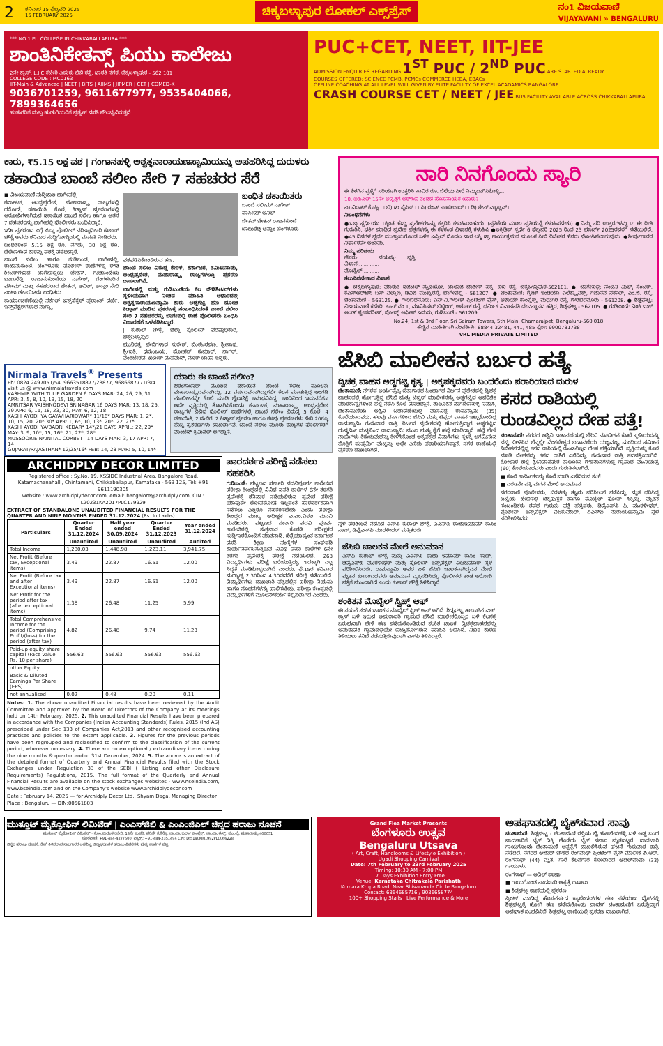2 ಶನಿವಾರ 15 ಫೆಬ್ರವರಿ 2025
15 FEBRUARY 2025 ಚಿಕ್ಕಬಳ್ಳಾಪುರ ಲೋಕಲ್ ಎಕ್ಸ್‌ಪ್ರೆಸ್ ನಂ1 ವಿಜಯವಾಣಿ
VIJAYAVANI » BENGALURU
*** NO.1 PU COLLEGE IN CHIKKABALLAPURA ***
ಶಾಂತಿನಿಕೇತನ್ಸ್ ಪಿಯು ಕಾಲೇಜು
2ನೇ ಕ್ರಾಸ್, L.I.C ಕಚೇರಿ ಎದುರು ಬಿಬಿ ರಸ್ತೆ, ಭಾರತಿ ನಗರ, ಚಿಕ್ಕಬಳ್ಳಾಪುರ - 562 101
COLLEGE CODE : MC0163
IIT-Main & Advanced | NEET | BITS | AIIMS | JIPMER | CET | COMED-K
9036701259, 9611677977, 9535404066, 7899364656
ಹುಡುಗರಿಗೆ ಮತ್ತು ಹುಡುಗಿಯರಿಗೆ ಪ್ರತ್ಯೇಕ ವಸತಿ ಸೌಲಭ್ಯವಿರುತ್ತದೆ.
PUC+CET, NEET, IIT-JEE
ADMISSION ENQUIRIES REGARDING 1<sup>ST</sup> PUC / 2<sup>ND</sup> PUC ARE STARTED ALREADY
COURSES OFFERED: SCIENCE PCMB, PCMCs COMMERCE HEBA, EBACs
OFFLINE COACHING AT ALL LEVEL WILL GIVEN BY ELITE FACULTY OF EXCEL ACADAMICS BANGALORE
CRASH COURSE CET / NEET / JEE BUS FACILITY AVAILABLE ACROSS CHIKKABALLAPURA
ಕಾರು, ₹5.15 ಲಕ್ಷ ವಶ | ಗಂಗಾನಹಳ್ಳಿ ಅಶ್ವತ್ಥನಾರಾಯಣಸ್ವಾಮಿಯನ್ನು ಅಪಹರಿಸಿದ್ದ ದುರುಳರು
ಡಕಾಯಿತ ಬಾಂಬೆ ಸಲೀಂ ಸೇರಿ 7 ಸಹಚರರ ಸೆರೆ
■ ವಿಜಯವಾಣಿ ಸುದ್ದಿಜಾಲ ಬಾಗೇಪಲ್ಲಿ
ಕರ್ನಾಟಕ, ಆಂಧ್ರಪ್ರದೇಶ, ಮಹಾರಾಷ್ಟ್ರ ರಾಜ್ಯಗಳಲ್ಲಿ ದರೋಡೆ, ಡಕಾಯಿತಿ, ಕೊಲೆ, ಕಿಡ್ನಾಪ್ ಪ್ರಕರಣಗಳಲ್ಲಿ ಆರೋಪಿಗಳಾಗಿರುವ ಡಕಾಯಿತ ಬಾಂಬೆ ಸಲೀಂ ಹಾಗೂ ಆತನ 7 ಸಹಚರರನ್ನು ಬಾಗೇಪಲ್ಲಿ ಪೊಲೀಸರು ಬಂಧಿಸಿದ್ದಾರೆ.
ಇಡೀ ಪ್ರಕರಣದ ಬಗ್ಗೆ ಜಿಲ್ಲಾ ಪೊಲೀಸ್ ವರಿಷ್ಠಾಧಿಕಾರಿ ಕುಶಾಲ್ ಚೌಕ್ಸೆ ಅವರು ಶನಿವಾರ ಸುದ್ದಿಗೋಷ್ಠಿಯಲ್ಲಿ ಮಾಹಿತಿ ನೀಡಿದರು.
ಬಂಧಿತರಿಂದ 5.15 ಲಕ್ಷ ರೂ. ನಗದು, 30 ಲಕ್ಷ ರೂ. ಬೆಲೆಬಾಳುವ ಕಾರನ್ನು ವಶಕ್ಕೆ ಪಡೆದಿದ್ದಾರೆ.
ಬಾಂಬೆ ಸಲೀಂ ಹಾಗೂ ಗುಡಿಬಂಡೆ, ಬಾಗೇಪಲ್ಲಿ, ರಾಜಾನುಕುಂಟೆ, ಬೆಂಗಳೂರು ಪೊಲೀಸ್ ಠಾಣೆಗಳಲ್ಲಿ ರೌಡಿ ಶೀಟರ್‌ಗಳಾದ ಬಾಗೇಪಲ್ಲಿಯ ಚೇತನ್, ಗುಡಿಬಂಡೆಯ ಬಾಬುರೆಡ್ಡಿ, ರಾಜಾನುಕುಂಟೆಯ ನಾಗೇಶ್, ಬೆಂಗಳೂರಿನ ವಸೀಮ್ ಮತ್ತು ಸಹಚರರಾದ ಚೇತನ್, ಅನಿಲ್, ಅಸ್ಲಾಂ ಸೇರಿ ಎಂಟು ಡಕಾಯಿತರು ಬಂಧಿತರು.
ಕಾರ್ಯಾಚರಣೆಯಲ್ಲಿ ಸರ್ಕಲ್ ಇನ್ಸ್‌ಪೆಕ್ಟರ್ ಪ್ರಶಾಂತ್ ವರ್ಣಿ, ಇನ್ಸ್‌ಪೆಕ್ಟರ್‌ಗಳಾದ ನಾಗ್ಯಾ,
ವಶಪಡಿಸಿಕೊಂಡಿರುವ ಹಣ.
ಬಾಂಬೆ ಸಲೀಂ ವಿರುದ್ಧ ಕೇರಳ, ಕರ್ನಾಟಕ, ತಮಿಳುನಾಡು, ಆಂಧ್ರಪ್ರದೇಶ, ಮಹಾರಾಷ್ಟ್ರ ರಾಜ್ಯಗಳಲ್ಲೂ ಪ್ರಕರಣ ದಾಖಲಾಗಿವೆ.
ಬಾಗೇಪಲ್ಲಿ ಮತ್ತು ಗುಡಿಬಂಡೆಯ ಕೆಲ ರೌಡಿಶೀಟರ್‌ಗಳು ಸ್ಥಳೀಯವಾಗಿ ನೀಡಿದ ಮಾಹಿತಿ ಆಧಾರದಲ್ಲಿ ಅಶ್ವತ್ಥನಾರಾಯಣಸ್ವಾಮಿ ಕಾರು ಅಡ್ಡಗಟ್ಟಿ ಹಣ ದೋಚಿ ಕಿಡ್ನಾಪ್ ಮಾಡಿದ ಪ್ರಕರಣಕ್ಕೆ ಸಂಬಂಧಿಸಿದಂತೆ ಬಾಂಬೆ ಸಲೀಂ ಸೇರಿ 7 ಸಹಚರರನ್ನು ಬಾಗೇಪಲ್ಲಿ ಠಾಣೆ ಪೊಲೀಸರು ಬಂಧಿಸಿ ವಿಚಾರಣೆಗೆ ಒಳಪಡಿಸಿದ್ದಾರೆ.
| ಕುಶಾಲ್ ಚೌಕ್ಸೆ, ಜಿಲ್ಲಾ ಪೊಲೀಸ್ ವರಿಷ್ಠಾಧಿಕಾರಿ, ಚಿಕ್ಕಬಳ್ಳಾಪುರ
ಮುನಿರತ್ನ, ಪೇದೆಗಳಾದ ಸುರೇಶ್, ವೆಂಕಟರವಣ, ಶ್ರೀನಾಥ, ಶ್ರೀಪತಿ, ಧನುಂಜಯ, ಮೋಹನ್ ಕುಮಾರ್, ನಾಗರ್, ವೆಂಕಟೇಶವ, ಖದೀರ್ ಮಹಮದ್, ನೂರ್ ಬಾಷಾ ಇದ್ದರು.
ಬಂಧಿತ ಡಕಾಯಿತರು
ಬಾಂಬೆ ಸಲೀಮ್ ನಾಗೇಶ್
ವಾಸೀಮ್ ಅನಿಲ್
ಚೇತನ್ ಚೇತನ್ ರಾಜನಕುಂಟೆ
ಬಾಬುರೆಡ್ಡಿ ಅಸ್ಲಾಂ ಬೆಂಗಳೂರು
Nirmala Travels<sup>®</sup> Presents
Ph: 0824 2497051/54, 9663518877/28877, 9686687771/3/4
visit us @ www.nirmalatravels.com
KASHMIR WITH TULIP GARDEN 6 DAYS MAR: 24, 26, 29, 31 APR: 3, 5, 8, 10, 13, 15, 18, 20
AMRITSAR VAISHNODEVI SRINAGAR 16 DAYS MAR: 13, 18, 25, 29 APR: 6, 11, 18, 23, 30, MAY: 6, 12, 18
KASHI AYODHYA GAYA/HARIDWAR* 11/16* DAYS MAR: 1, 2*, 10, 15, 20, 20* 30* APR: 1, 6*, 10, 13*, 20*, 22, 27*
KASHI AYODHYA/BADRI KEDAR* 14*/21 DAYS APRIL: 22, 29* MAY: 3, 9, 10*, 15, 16*, 21, 22*, 28*
MUSSOORIE NAINITAL CORBETT 14 DAYS MAR: 3, 17 APR: 7, 14
GUJARAT/RAJASTHAN* 12/25/16* FEB: 14, 28 MAR: 5, 10, 14*
ಯಾರು ಈ ಬಾಂಬೆ ಸಲೀಂ?
ಔರಂಗಾಬಾದ್ ಮೂಲದ ಡಕಾಯಿತ ಬಾಂಬೆ ಸಲೀಂ ಮೂಲತಃ ಮಹಾರಾಷ್ಟ್ರದವನಾಗಿದ್ದು, 12 ವರ್ಷದವನಾಗಿದ್ದಾಗಲೇ ಕೆಲಸ ಮಾಡುತ್ತಿದ್ದ ಅಂಗಡಿ ಮಾಲೀಕನನ್ನೇ ಕೊಲೆ ಮಾಡಿ ಜೈಲುಶಿಕ್ಷೆ ಅನುಭವಿಸಿದ್ದ. ಅಂದಿನಿಂದ ಇದುವರೆಗೂ ಅದೇ ವೃತ್ತಿಯಲ್ಲಿ ತೊಡಗಿಸಿಕೊಂಡು ಕರ್ನಾಟಕ, ಮಹಾರಾಷ್ಟ್ರ, ಆಂಧ್ರಪ್ರದೇಶ ರಾಜ್ಯಗಳ ವಿವಿಧ ಪೊಲೀಸ್ ಠಾಣೆಗಳಲ್ಲಿ ಬಾಂಬೆ ಸಲೀಂ ವಿರುದ್ಧ 5 ಕೊಲೆ, 4 ಡಕಾಯಿತಿ, 2 ಸುಲಿಗೆ, 2 ಕಿಡ್ನಾಪ್ ಪ್ರಕರಣ ಹಾಗೂ ಕಳವು ಪ್ರಕರಣಗಳು ಸೇರಿ 20ಕ್ಕೂ ಹೆಚ್ಚು ಪ್ರಕರಣಗಳು ದಾಖಲಾಗಿವೆ. ಬಾಂಬೆ ಸಲೀಂ ಮೂರು ರಾಜ್ಯಗಳ ಪೊಲೀಸರಿಗೆ ವಾಂಟೆಡ್ ಕ್ರಿಮಿನಲ್ ಆಗಿದ್ದಾನೆ.
ARCHIDPLY DECOR LIMITED
Registered office : Sy.No. 19, KSSIDC Industrial Area, Bangalore Road, Katamachanahalli, Chintamani, Chikkaballapur, Karnataka - 563 125, Tel: +91 9611190305
website : www.archidplydecor.com, email: bangalore@archidply.com, CIN : L20231KA2017PLC179929
EXTRACT OF STANDALONE UNAUDITED FINANCIAL RESULTS FOR THE QUARTER AND NINE MONTHS ENDED 31.12.2024 (Rs. In Lakhs)
| Particulars | Quarter Ended 31.12.2024 | Half year ended 30.09.2024 | Quarter Ended 31.12.2023 | Year ended 31.12.2024 |
| --- | --- | --- | --- | --- |
| | Unaudited | Unaudited | Unaudited | Audited |
| Total Income | 1,230.03 | 1,448.98 | 1,223.11 | 3,941.75 |
| Net Profit (Before tax, Exceptional items) | 3.49 | 22.87 | 16.51 | 12.00 |
| Net Profit (Before tax and after Exceptional items) | 3.49 | 22.87 | 16.51 | 12.00 |
| Net Profit for the period after tax (after exceptional items) | 1.38 | 26.48 | 11.25 | 5.99 |
| Total Comprehensive Income for the period (Comprising Profit/(loss) for the period (after tax) | 4.82 | 26.48 | 9.74 | 11.23 |
| Paid-up equity share capital (Face value Rs. 10 per share) | 556.63 | 556.63 | 556.63 | 556.63 |
| other Equity | | | | |
| Basic & Diluted Earnings Per Share (EPS) | | | | |
| not annualised | 0.02 | 0.48 | 0.20 | 0.11 |
Notes: 1. The above unaudited Financial results have been reviewed by the Audit Committee and approved by the Board of Directors of the Company at its meetings held on 14th February, 2025. 2. This unaudited Financial Results have been prepared in accordance with the Companies (Indian Accounting Standards) Rules, 2015 (Ind AS) prescribed under Sec 133 of Companies Act,2013 and other recognised accounting practises and policies to the extent applicable. 3. Figures for the previous periods have been regrouped and reclassified to confirm to the classification of the current period, wherever necessary. 4. There are no exceptional / extraordinary items during the nine months & quarter ended 31st December, 2024. 5. The above is an extract of the detailed format of Quarterly and Annual Financial Results filed with the Stock Exchanges under Regulation 33 of the SEBI ( Listing and other Disclosure Requirements) Regulations, 2015. The full format of the Quarterly and Annual Financial Results are available on the stock exchanges websites - www.nseindia.com, www.bseindia.com and on the Company's website www.archidplydecor.com
Date : February 14, 2025 — for Archidply Decor Ltd., Shyam Daga, Managing Director
Place : Bengaluru — DIN:00561803
ಪಾರದರ್ಶಕ ಪರೀಕ್ಷೆ ನಡೆಸಲು ಸಹಕರಿಸಿ
ಗುಡಿಬಂಡೆ: ಪಟ್ಟಣದ ಸರ್ಕಾರಿ ಪದವಿಪೂರ್ವ ಕಾಲೇಜಿನ ಪರೀಕ್ಷಾ ಕೇಂದ್ರದಲ್ಲಿ ವಿವಿಧ ವಸತಿ ಶಾಲೆಗಳ 6ನೇ ತರಗತಿ ಪ್ರವೇಶಕ್ಕೆ ಶನಿವಾರ ನಡೆಯಲಿರುವ ಪ್ರವೇಶ ಪರೀಕ್ಷೆ ಯಾವುದೇ ಲೋಪದೋಷ ಇಲ್ಲದಂತೆ ಪಾರದರ್ಶಕವಾಗಿ ನಡೆಸಲು ಎಲ್ಲರೂ ಸಹಕರಿಸಬೇಕು ಎಂದು ಪರೀಕ್ಷಾ ಕೇಂದ್ರದ ಮುಖ್ಯ ಅಧೀಕ್ಷಕ ಎ.ಎಂ.ವಿಠಲ ಮನವಿ ಮಾಡಿದರು. ಪಟ್ಟಣದ ಸರ್ಕಾರಿ ಪದವಿ ಪೂರ್ವ ಕಾಲೇಜಿನಲ್ಲಿ ಶುಕ್ರವಾರ ಕೊಠಡಿ ಪರೀಕ್ಷಕರ ಸುದ್ದಿಗಾರರೊಂದಿಗೆ ಮಾತನಾಡಿ, ಜಿಲ್ಲೆಯಾದ್ಯಂತ ಕರ್ನಾಟಕ ವಸತಿ ಶಿಕ್ಷಣ ಸಂಸ್ಥೆಗಳ ಸಂಘದಡಿ ಕಾರ್ಯನಿರ್ವಹಿಸುತ್ತಿರುವ ವಿವಿಧ ವಸತಿ ಶಾಲೆಗಳ 6ನೇ ತರಗತಿ ಪ್ರವೇಶಕ್ಕೆ ಪರೀಕ್ಷೆ ನಡೆಯಲಿದೆ. 268 ವಿದ್ಯಾರ್ಥಿಗಳು ಪರೀಕ್ಷೆ ಬರೆಯುತ್ತಿದ್ದು, ಇದಕ್ಕಾಗಿ ಎಲ್ಲ ಸಿದ್ಧತೆ ಮಾಡಿಕೊಳ್ಳಲಾಗಿದೆ ಎಂದರು. ಫೆ.15ರ ಶನಿವಾರ ಮಧ್ಯಾಹ್ನ 2.30ರಿಂದ 4.30ರವರೆಗೆ ಪರೀಕ್ಷೆ ನಡೆಯಲಿದೆ. ವಿದ್ಯಾರ್ಥಿಗಳು ದಾಖಲಾತಿ ಪತ್ರದಲ್ಲಿನ ಪರೀಕ್ಷಾ ನಿಯಮ ಹಾಗೂ ಸೂಚನೆಗಳನ್ನು ಪಾಲಿಸಬೇಕು. ಪರೀಕ್ಷಾ ಕೇಂದ್ರದಲ್ಲಿ ವಿದ್ಯಾರ್ಥಿಗಳಿಗೆ ಮೂಲಸೌಕರ್ಯ ಕಲ್ಪಿಸಲಾಗಿದೆ ಎಂದರು.
ನಾರಿ ನಿನಗೊಂದು ಸ್ಯಾರಿ
ಈ ಕೆಳಗಿನ ಪ್ರಶ್ನೆಗೆ ಸರಿಯಾಗಿ ಉತ್ತರಿಸಿ ಸಾವಿರ ರೂ. ಬೆಲೆಯ ಸೀರೆ ನಿಮ್ಮದಾಗಿಸಿಕೊಳ್ಳಿ...
10. ಐಪಿಎಲ್ 15ನೇ ಆವೃತ್ತಿಗೆ ಆರ್‌ಸಿಬಿ ತಂಡದ ಹೊಸನಾಯಕ ಯಾರು?
ಎ) ವಿರಾಟ್ ಕೊಹ್ಲಿ ☐ ಬಿ) ಡು ಪ್ಲೆಸಿಸ್ ☐ ಸಿ) ರಜತ್ ಪಾಟೀದಾರ್ ☐ ಡಿ) ಶೇನ್ ವ್ಯಾಟ್ಸನ್ ☐
ನಿಬಂಧನೆಗಳು
●ಒಬ್ಬ ಸ್ಪರ್ಧಿಯು 1ಕ್ಕಿಂತ ಹೆಚ್ಚು ಪ್ರವೇಶಗಳನ್ನು ಕತ್ತರಿಸಿ ಕಳುಹಿಸಬಹುದು. (ಪ್ರತಿಕೆಯ ಮೂಲ ಪ್ರತಿಯನ್ನೆ ಕಳುಹಿಸಬೇಕು) ●ನಿಮ್ಮ ಸರಿ ಉತ್ತರಗಳನ್ನು ☑ ಈ ರೀತಿ ಗುರುತಿಸಿ, ಭರ್ತಿ ಮಾಡಿದ ಪ್ರವೇಶ ಪತ್ರಗಳನ್ನು ಈ ಕೆಳಕಂಡ ವಿಳಾಸಕ್ಕೆ ಕಳುಹಿಸಿ ●ಲಕ್ಕಿಡಿಪ್ ಸ್ಪರ್ಧೆ 6 ಫೆಬ್ರವರಿ 2025 ರಿಂದ 23 ಮಾರ್ಚ್ 2025ರವರೆಗೆ ನಡೆಯಲಿದೆ. ●45 ದಿನಗಳ ಸ್ಪರ್ಧೆ ಮುಕ್ತಾಯಗೊಂಡ ಬಳಿಕ ಏಪ್ರಿಲ್ ಮೊದಲ ವಾರ ಲಕ್ಕಿ ಡ್ರಾ ಕಾರ್ಯಕ್ರಮದ ಮೂಲಕ ಸೀರೆ ವಿಜೇತರ ಹೆಸರು ಘೋಷಿಸಲಾಗುವುದು. ●ತೀರ್ಪುಗಾರರ ನಿರ್ಧಾರವೇ ಅಂತಿಮ.
ನಿಮ್ಮ ಪರಿಚಯ
ಹೆಸರು:............ ವಯಸ್ಸು:...... ವೃತ್ತಿ:
ವಿಳಾಸ:.............
ಮೊಬೈಲ್:..........
ತಲುಪಿಸಬೇಕಾದ ವಿಳಾಸ
● ಚಿಕ್ಕಬಳ್ಳಾಪುರ: ಮಾರುತಿ ಡಿಜಿಟಲ್ ಸ್ಟುಡಿಯೋ, ಬಾಲಾಜಿ ಟಾಕೀಸ್ ಪಕ್ಕ, ಬಿಬಿ ರಸ್ತೆ, ಚಿಕ್ಕಬಳ್ಳಾಪುರ-562101. ● ಬಾಗೇಪಲ್ಲಿ: ನಂದಿನಿ ಮಿಲ್ಕ್ ಸೆಂಟರ್, ಕೆಎಸ್ಆರ್‌ಟಿಸಿ ಬಸ್ ನಿಲ್ದಾಣ, ಡಿವಿಜಿ ಮುಖ್ಯರಸ್ತೆ, ಬಾಗೇಪಲ್ಲಿ - 561207. ● ಚಿಂತಾಮಣಿ: ಗ್ರೇಟ್ ಇಂಡಿಯಾ ಎಲೆಕ್ಟ್ರಾನಿಕ್ಸ್, ಗಜಾನನ ಸರ್ಕಲ್, ಎಂ.ಜಿ. ರಸ್ತೆ, ಚಿಂತಾಮಣಿ - 563125. ● ಗೌರಿಬಿದನೂರು: ಎಸ್.ವಿ.ಗೌರೀಶ್ ಪ್ರಿಂಟಿಂಗ್ ಪ್ರೆಸ್, ಆಶಾಯ್ ಕಾಂಪ್ಲೆಕ್ಸ್, ಮಧುಗಿರಿ ರಸ್ತೆ, ಗೌರಿಬಿದನೂರು - 561208. ● ಶಿಡ್ಲಘಟ್ಟ: ವಿಜಯವಾಣಿ ಕಚೇರಿ, ಶಾಪ್ ನಂ.1, ಮುನಿಸಿಪಲ್ ಬಿಲ್ಡಿಂಗ್, ಅಶೋಕ ರಸ್ತೆ, ಧರ್ಮಿಕ ನಿವಾಸಪತಿ ದೇವಸ್ಥಾನದ ಹತ್ತಿರ, ಶಿಡ್ಲಘಟ್ಟ - 562105. ● ಗುಡಿಬಂಡೆ: ವಿಂಕಿ ಬುಕ್ ಅಂಡ್ ಸ್ಟೇಷನರೀಸ್, ಪೋಸ್ಟ್ ಆಫೀಸ್ ಎದುರು, ಗುಡಿಬಂಡೆ - 561209.
No.24, 1st & 3rd Floor, Sri Sairam Towers, 5th Main, Chamarajpet, Bengaluru-560 018
ಹೆಚ್ಚಿನ ಮಾಹಿತಿಗಾಗಿ ಸಂಪರ್ಕಿಸಿ: 88844 32481, 441, 485 ಫೋ: 9900781738
VRL MEDIA PRIVATE LIMITED
ಜೆಸಿಬಿ ಮಾಲೀಕನ ಬರ್ಬರ ಹತ್ಯೆ
ದ್ವಿಚಕ್ರ ವಾಹನ ಅಡ್ಡಗಟ್ಟಿ ಕೃತ್ಯ | ಅಕ್ಕಪಕ್ಕದವರು ಬಂದರೆಂದು ಪರಾರಿಯಾದ ದುರುಳ
ಚಿಂತಾಮಣಿ: ನಗರದ ಅರ್ಯವೈಶ್ಯ ಚಿತಾಗಾರದ ಹಿಂಭಾಗದ ನಿರ್ಜನ ಪ್ರದೇಶದಲ್ಲಿ ದ್ವಿಚಕ್ರ ವಾಹನದಲ್ಲಿ ಹೋಗುತ್ತಿದ್ದ ಜೆಸಿಬಿ ಮತ್ತು ಟಿಪ್ಪರ್ ಮಾಲೀಕನನ್ನು ಅಡ್ಡಗಟ್ಟಿದ ಅಪರಿಚಿತ ಮಾರಕಾಸ್ತ್ರಗಳಿಂದ ಹಲ್ಲೆ ನಡೆಸಿ ಕೊಲೆ ಮಾಡಿದ್ದಾನೆ. ತಾಲೂಕಿನ ನಾಗದೇನಹಳ್ಳಿ ನಿವಾಸಿ, ಚಿಂತಾಮಣಿಯ ಅಶ್ವಿನಿ ಬಡಾವಣೆಯಲ್ಲಿ ವಾಸವಿದ್ದ ರಾಮಸ್ವಾಮಿ (35) ಕೊಲೆಯಾದವರು. ಹಲವು ವರ್ಷಗಳಿಂದ ಜೆಸಿಬಿ ಮತ್ತು ಟಿಪ್ಪರ್ ವಾಹನ ಇಟ್ಟುಕೊಂಡಿದ್ದ ರಾಮಸ್ವಾಮಿ ಗುರುವಾರ ರಾತ್ರಿ ನಿರ್ಜನ ಪ್ರದೇಶದಲ್ಲಿ ಹೋಗುತ್ತಿದ್ದಾಗ ಅಡ್ಡಗಟ್ಟಿದ ದುಷ್ಕರ್ಮಿ ಮಚ್ಚಿನಿಂದ ರಾಮಸ್ವಾಮಿ ಮುಖ ಮತ್ತು ಕೈಗೆ ಹಲ್ಲೆ ಮಾಡಿದ್ದಾನೆ. ಹಲ್ಲೆ ವೇಳೆ ನಾಯಿಗಳು ಕಿರುಚುವುದನ್ನು ಕೇಳಿಸಿಕೊಂಡ ಅಕ್ಕಪಕ್ಕದ ನಿವಾಸಿಗಳು ಸ್ಥಳಕ್ಕೆ ಆಗಮಿಸುವ ಹೊತ್ತಿಗೆ ದುಷ್ಕರ್ಮಿ ಮಚ್ಚನ್ನು ಅಲ್ಲೇ ಎಸೆದು ಪರಾರಿಯಾಗಿದ್ದಾನೆ. ನಗರ ಠಾಣೆಯಲ್ಲಿ ಪ್ರಕರಣ ದಾಖಲಾಗಿದೆ.
ಸ್ಥಳ ಪರಿಶೀಲನೆ ನಡೆಸಿದ ಎಸ್‌ಪಿ ಕುಶಾಲ್ ಚೌಕ್ಸೆ, ಎಎಸ್‌ಪಿ ರಾಜಾಇಮಾಮ್ ಕಾಸಿಂ ಸಾಬ್, ಡಿವೈಎಸ್‌ಪಿ ಮುರಳೀಧರ್ ಮತ್ತಿತರರು.
ಜೆಸಿಬಿ ಚಾಲಕನ ಮೇಲೆ ಅನುಮಾನ
ಎಸ್‌ಪಿ ಕುಶಾಲ್ ಚೌಕ್ಸೆ ಮತ್ತು ಎಎಸ್‌ಪಿ ರಾಜಾ ಇಮಾಮ್ ಕಾಸಿಂ ಸಾಬ್, ಡಿವೈಎಸ್‌ಪಿ ಮುರಳೀಧರ್ ಮತ್ತು ಪೊಲೀಸ್ ಇನ್ಸ್‌ಪೆಕ್ಟರ್ ವಿಜಕುಮಾರ್ ಸ್ಥಳ ಪರಿಶೀಲಿಸಿದರು. ರಾಮಸ್ವಾಮಿ ಅವರ ಬಳಿ ಜೆಸಿಬಿ ಚಾಲಕನಾಗಿದ್ದವನ ಮೇಲೆ ಮೃತನ ಕುಟುಂಬದವರು ಅನುಮಾನ ವ್ಯಕ್ತಪಡಿಸಿದ್ದು, ಪೊಲೀಸರ ತಂಡ ಆರೋಪಿ ಪತ್ತೆಗೆ ಮುಂದಾಗಿದೆ ಎಂದು ಕುಶಾಲ್ ಚೌಕ್ಸೆ ತಿಳಿಸಿದ್ದಾರೆ.
ಶಂಕಿತನ ಮೊಬೈಲ್ ಸ್ವಿಚ್ಡ್ ಆಫ್
ಈ ನಡುವೆ ಶಂಕಿತ ಚಾಲಕನ ಮೊಬೈಲ್ ಸ್ವಿಚ್ ಆಫ್ ಆಗಿದೆ. ಶಿಡ್ಲಘಟ್ಟ ತಾಲೂಕಿನ ಎಚ್. ಕ್ರಾಸ್ ಬಳಿ ಇರುವ ಅಮರಾವತಿ ಗ್ರಾಮದ ಜೆಸಿಬಿ ಮಾಲೀಕರೊಬ್ಬರ ಬಳಿ ಕೆಲಸಕ್ಕೆ ಬರುವುದಾಗಿ ಹೇಳಿ ಹಣ ಪಡೆದುಕೊಂಡಿರುವ ಶಂಕಿತ ಚಾಲಕ, ದ್ವಿಚಕ್ರವಾಹನವನ್ನು ಅಮರಾವತಿ ಗ್ರಾಮದಲ್ಲಿಯೇ ಬಿಟ್ಟುಹೋಗಿರುವ ಮಾಹಿತಿ ಲಭಿಸಿದೆ. ನಿಖರ ಕಾರಣ ತಿಳಿಯಲು ತನಿಖೆ ನಡೆಸುತ್ತಿರುವುದಾಗಿ ಎಸ್‌ಪಿ ತಿಳಿಸಿದ್ದಾರೆ.
ಕಸದ ರಾಶಿಯಲ್ಲಿ ರುಂಡವಿಲ್ಲದ ದೇಹ ಪತ್ತೆ!
ಚಿಂತಾಮಣಿ: ನಗರದ ಅಶ್ವಿನಿ ಬಡಾವಣೆಯಲ್ಲಿ ಜೆಸಿಬಿ ಮಾಲೀಕನ ಕೊಲೆ ಸ್ಥಳೀಯರನ್ನು ಬೆಚ್ಚಿ ಬೀಳಿಸಿದ ಬೆನ್ನಲ್ಲೇ ವೆಂಕಟೇಶ್ವರ ಬಡಾವಣೆಯ ಯಜ್ಞವಲ್ಕ್ಯ ಮಂದಿರದ ಸಮೀಪ ನಿವೇಶನದಲ್ಲಿದ್ದ ಕಸದ ರಾಶಿಯಲ್ಲಿ ರುಂಡವಿಲ್ಲದ ದೇಹ ಪತ್ತೆಯಾಗಿದೆ. ವ್ಯಕ್ತಿಯನ್ನು ಕೊಲೆ ಮಾಡಿ ದೇಹವನ್ನು ಕಸದ ರಾಶಿಗೆ ಎಸೆದಿದ್ದು, ಗುರುವಾರ ರಾತ್ರಿ ಶವಪತ್ತೆಯಾಗಿದೆ. ಕೋಲಾರ ಜಿಲ್ಲೆ ಶ್ರೀನಿವಾಸಪುರ ತಾಲೂಕಿನ ಗೌಡತಾನಗಳುಡ್ಡ ಗ್ರಾಮದ ಮುನಿಯಪ್ಪ (60) ಕೊಲೆಯಾದವರು ಎಂದು ಗುರುತಿಸಲಾಗಿದೆ.
■ ಕೂಲಿ ಕಾರ್ಮಿಕನನ್ನು ಕೊಲೆ ಮಾಡಿ ಎಸೆದಿರುವ ಶಂಕೆ
■ ಎರಡನೇ ಪತ್ನಿ ಮಗನ ಮೇಲೆ ಅನುಮಾನ
ನಗರಠಾಣೆ ಪೊಲೀಸರು, ಬೆರಳಚ್ಚು ತಜ್ಞರು ಪರಿಶೀಲನೆ ನಡೆಸಿದ್ದು, ಮೃತ ಧರಿಸಿದ್ದ ಬಟ್ಟೆಯ ಜೇಬಿನಲ್ಲಿ ಚಿಕ್ಕಪುಸ್ತಕ ಹಾಗೂ ಮೊಬೈಲ್ ಫೋನ್ ಸಿಕ್ಕಿದ್ದು, ಮೃತನ ಸಂಬಂಧಿಕರು ಶವದ ಗುರುತು ಪತ್ತೆ ಹಚ್ಚಿದರು. ಡಿವೈಎಸ್‌ಪಿ ಪಿ. ಮುರಳೀಧರ್, ಪೊಲೀಸ್ ಇನ್ಸ್‌ಪೆಕ್ಟರ್ ವಿಜಕುಮಾರ್, ಪಿಎಸ್‌ಐ ನಾರಾಯಣಸ್ವಾಮಿ ಸ್ಥಳ ಪರಿಶೀಲಿಸಿದರು.
ಮುತ್ತೂಟ್ ಮೈಕ್ರೋಫಿನ್ ಲಿಮಿಟೆಡ್ | ಎಂಎಸ್‌ಜಿಬಿ & ಎಂಎಂಜಿಎಲ್ ಚಿನ್ನದ ಹರಾಜು ಸೂಚನೆ
ಮುತ್ತೂಟ್ ಮೈಕ್ರೋಫಿನ್ ಲಿಮಿಟೆಡ್ - ನೋಂದಾಯಿತ ಕಚೇರಿ: 13ನೇ ಮಹಡಿ, ಪರಿಣೀ ಕ್ರೆಸೆನ್ಜೊ, ಬಾಂದ್ರಾ ಕುರ್ಲಾ ಕಾಂಪ್ಲೆಕ್ಸ್, ಬಾಂದ್ರಾ ಈಸ್ಟ್, ಮುಂಬೈ, ಮಹಾರಾಷ್ಟ್ರ-400051
ದೂರವಾಣಿ: +91-484-4277500, ಫ್ಯಾಕ್ಸ್: +91-484-2351494 CIN: L65190MH1992PLC066228
ಚಿನ್ನದ ಹರಾಜು ಸೂಚನೆ: ಕೆಳಗೆ ತಿಳಿಸಲಾದ ಸಾಲಗಾರರ ಅಡವಿಟ್ಟ ಚಿನ್ನಾಭರಣಗಳ ಹರಾಜು ವಿವರಗಳು ಮತ್ತು ಶಾಖೆಗಳ ಪಟ್ಟಿ.
Grand Flea Market Presents
ಬೆಂಗಳೂರು ಉತ್ಸವ
Bengaluru Utsava
( Art, Craft, Handlooms & Lifestyle Exhibition )
Ugadi Shopping Carnival
Date: 7th February to 23rd February 2025
Timing: 10:30 AM - 7:00 PM
17 Days Exhibition Entry Free
Venue: Karnataka Chitrakala Parishath
Kumara Krupa Road, Near Shivananda Circle Bengaluru
Contact: 6364685716 / 9036658774
100+ Shopping Stalls | Live Performance & More
ಅಪಘಾತದಲ್ಲಿ ಬೈಕ್‌ಸವಾರ ಸಾವು
ಚಿಂತಾಮಣಿ: ಶಿಡ್ಲಘಟ್ಟ - ಚಿಂತಾಮಣಿ ರಸ್ತೆಯ ವೈ.ಹುಣಸೇನಹಳ್ಳಿ ಬಳಿ ಅಡ್ಡ ಬಂದ ಪಾದಚಾರಿಗೆ ಬೈಕ್ ಡಿಕ್ಕಿ ಹೊಡೆದು ಬೈಕ್ ಸವಾರ ಮೃತಪಟ್ಟರೆ, ಪಾದಚಾರಿ ಗಾಯಗೊಂಡು ಚಿಂತಾಮಣಿ ಆಸ್ಪತ್ರೆಗೆ ದಾಖಲಿಸಿರುವ ಘಟನೆ ಗುರುವಾರ ರಾತ್ರಿ ನಡೆದಿದೆ. ನಗರದ ಅಜಾದ್ ಚೌಕದ ರಂಗನಾಥ್ ಪ್ರಿಂಟಿಂಗ್ ಪ್ರೆಸ್ ಮಾಲೀಕ ಪಿ.ಆರ್. ರಂಗನಾಥ್ (44) ಮೃತ. ಗಾರೆ ಕೆಲಸಗಾರ ಕೋಲಾರದ ಅದಿಲ್‌ಪಾಷಾ (33) ಗಾಯಾಳು.
ರಂಗನಾಥ್ — ಅದಿಲ್ ಪಾಷಾ
■ ಗಾಯಗೊಂಡ ಪಾದಚಾರಿ ಆಸ್ಪತ್ರೆ ದಾಖಲು
■ ಶಿಡ್ಲಘಟ್ಟ ಠಾಣೆಯಲ್ಲಿ ಪ್ರಕರಣ
ಪ್ರಿಂಟ್ ಮಾಡಿದ್ದ ಹೊಸವರ್ಷದ ಕ್ಯಾಲೆಂಡರ್‌ಗಳ ಹಣ ಪಡೆಯಲು ಬೈಕ್‌ನಲ್ಲಿ ಶಿಡ್ಲಘಟ್ಟಕ್ಕೆ ಹೋಗಿ ಹಣ ಪಡೆದುಕೊಂಡು ವಾಪಸ್ ಚಿಂತಾಮಣಿಗೆ ಬರುತ್ತಿದ್ದಾಗ ಅಪಘಾತ ಸಂಭವಿಸಿದೆ. ಶಿಡ್ಲಘಟ್ಟ ಠಾಣೆಯಲ್ಲಿ ಪ್ರಕರಣ ದಾಖಲಾಗಿದೆ.